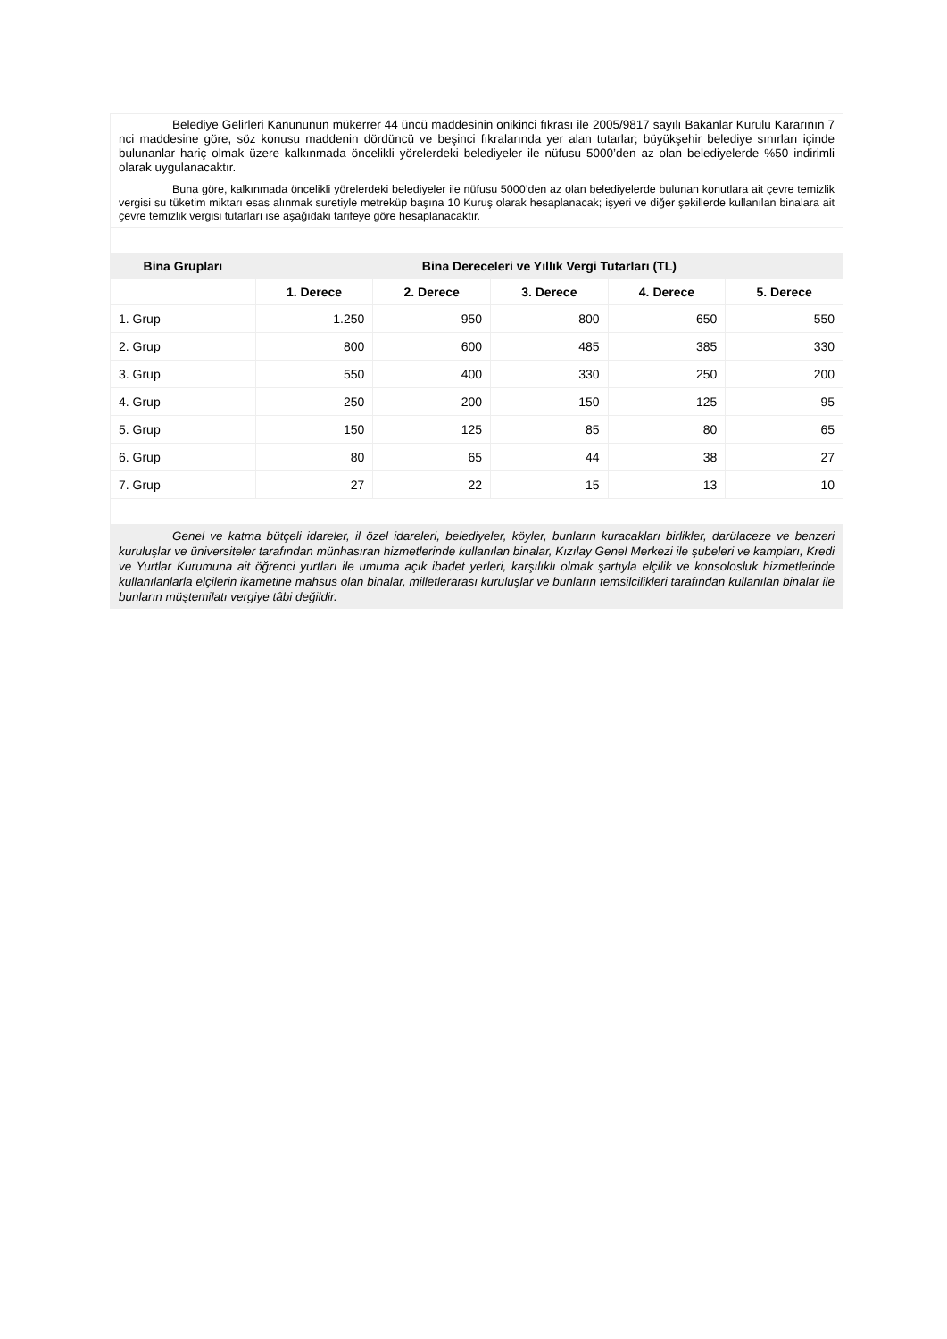| Belediye Gelirleri Kanununun mükerrer 44 üncü maddesinin onikinci fıkrası ile 2005/9817 sayılı Bakanlar Kurulu Kararının 7 nci maddesine göre, söz konusu maddenin dördüncü ve beşinci fıkralarında yer alan tutarlar; büyükşehir belediye sınırları içinde bulunanlar hariç olmak üzere kalkınmada öncelikli yörelerdeki belediyeler ile nüfusu 5000’den az olan belediyelerde %50 indirimli olarak uygulanacaktır. | | | | | |
| Buna göre, kalkınmada öncelikli yörelerdeki belediyeler ile nüfusu 5000’den az olan belediyelerde bulunan konutlara ait çevre temizlik vergisi su tüketim miktarı esas alınmak suretiyle metreküp başına 10 Kuruş olarak hesaplanacak; işyeri ve diğer şekillerde kullanılan binalara ait çevre temizlik vergisi tutarları ise aşağıdaki tarifeye göre hesaplanacaktır. | | | | | |
| Bina Grupları | Bina Dereceleri ve Yıllık Vergi Tutarları (TL) | | | | |
| | 1. Derece | 2. Derece | 3. Derece | 4. Derece | 5. Derece |
| 1. Grup | 1.250 | 950 | 800 | 650 | 550 |
| 2. Grup | 800 | 600 | 485 | 385 | 330 |
| 3. Grup | 550 | 400 | 330 | 250 | 200 |
| 4. Grup | 250 | 200 | 150 | 125 | 95 |
| 5. Grup | 150 | 125 | 85 | 80 | 65 |
| 6. Grup | 80 | 65 | 44 | 38 | 27 |
| 7. Grup | 27 | 22 | 15 | 13 | 10 |
| Genel ve katma bütçeli idareler, il özel idareleri, belediyeler, köyler, bunların kuracakları birlikler, darülaceze ve benzeri kuruluşlar ve üniversiteler tarafından münhasıran hizmetlerinde kullanılan binalar, Kızılay Genel Merkezi ile şubeleri ve kampları, Kredi ve Yurtlar Kurumuna ait öğrenci yurtları ile umuma açık ibadet yerleri, karşılıklı olmak şartıyla elçilik ve konsolosluk hizmetlerinde kullanılanlarla elçilerin ikametine mahsus olan binalar, milletlerarası kuruluşlar ve bunların temsilcilikleri tarafından kullanılan binalar ile bunların müştemilatı vergiye tâbi değildir. | | | | | |